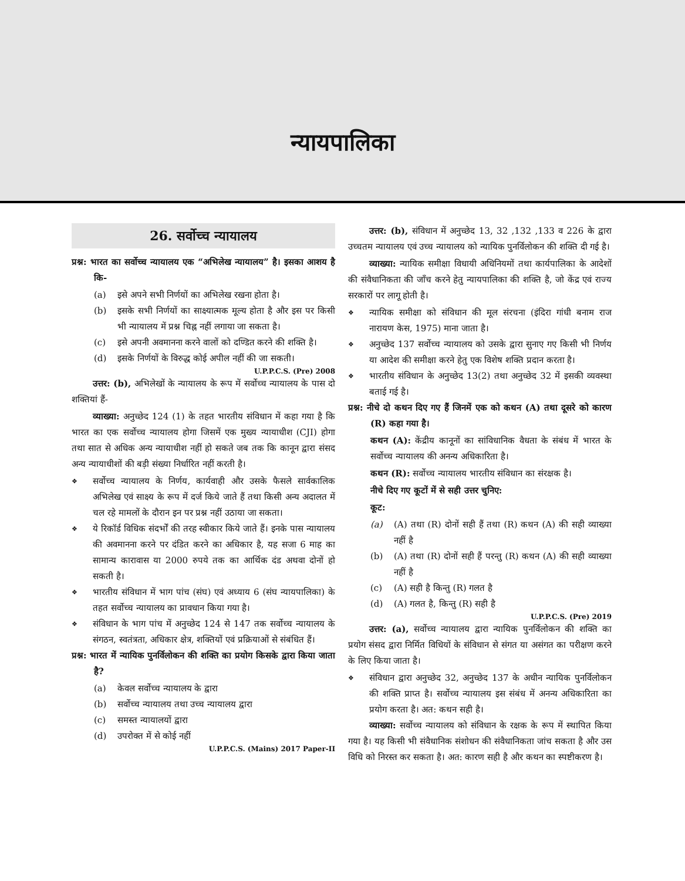न्यायपालिका
26. सर्वोच्च न्यायालय
प्रश्न: भारत का सर्वोच्च न्यायालय एक “अभिलेख न्यायालय” है। इसका आशय है कि-
(a) इसे अपने सभी निर्णयों का अभिलेख रखना होता है।
(b) इसके सभी निर्णयों का साक्ष्यात्मक मूल्य होता है और इस पर किसी भी न्यायालय में प्रश्न चिह्न नहीं लगाया जा सकता है।
(c) इसे अपनी अवमानना करने वालों को दण्डित करने की शक्ति है।
(d) इसके निर्णयों के विरुद्ध कोई अपील नहीं की जा सकती।
U.P.P.C.S. (Pre) 2008
उत्तर: (b), अभिलेखों के न्यायालय के रूप में सर्वोच्च न्यायालय के पास दो शक्तियां हैं-
व्याख्या: अनुच्छेद 124 (1) के तहत भारतीय संविधान में कहा गया है कि भारत का एक सर्वोच्च न्यायालय होगा जिसमें एक मुख्य न्यायाधीश (CJI) होगा तथा सात से अधिक अन्य न्यायाधीश नहीं हो सकते जब तक कि कानून द्वारा संसद अन्य न्यायाधीशों की बड़ी संख्या निर्धारित नहीं करती है।
❖ सर्वोच्च न्यायालय के निर्णय, कार्यवाही और उसके फैसले सार्वकालिक अभिलेख एवं साक्ष्य के रूप में दर्ज किये जाते हैं तथा किसी अन्य अदालत में चल रहे मामलों के दौरान इन पर प्रश्न नहीं उठाया जा सकता।
❖ ये रिकॉर्ड विधिक संदर्भों की तरह स्वीकार किये जाते हैं। इनके पास न्यायालय की अवमानना करने पर दंडित करने का अधिकार है, यह सजा 6 माह का सामान्य कारावास या 2000 रुपये तक का आर्थिक दंड अथवा दोनों हो सकती है।
❖ भारतीय संविधान में भाग पांच (संघ) एवं अध्याय 6 (संघ न्यायपालिका) के तहत सर्वोच्च न्यायालय का प्रावधान किया गया है।
❖ संविधान के भाग पांच में अनुच्छेद 124 से 147 तक सर्वोच्च न्यायालय के संगठन, स्वतंत्रता, अधिकार क्षेत्र, शक्तियों एवं प्रक्रियाओं से संबंधित हैं।
प्रश्न: भारत में न्यायिक पुनर्विलोकन की शक्ति का प्रयोग किसके द्वारा किया जाता है?
(a) केवल सर्वोच्च न्यायालय के द्वारा
(b) सर्वोच्च न्यायालय तथा उच्च न्यायालय द्वारा
(c) समस्त न्यायालयों द्वारा
(d) उपरोक्त में से कोई नहीं
U.P.P.C.S. (Mains) 2017 Paper-II
उत्तर: (b), संविधान में अनुच्छेद 13, 32 ,132 ,133 व 226 के द्वारा उच्चतम न्यायालय एवं उच्च न्यायालय को न्यायिक पुनर्विलोकन की शक्ति दी गई है।
व्याख्या: न्यायिक समीक्षा विधायी अधिनियमों तथा कार्यपालिका के आदेशों की संवैधानिकता की जाँच करने हेतु न्यायपालिका की शक्ति है, जो केंद्र एवं राज्य सरकारों पर लागू होती है।
❖ न्यायिक समीक्षा को संविधान की मूल संरचना (इंदिरा गांधी बनाम राज नारायण केस, 1975) माना जाता है।
❖ अनुच्छेद 137 सर्वोच्च न्यायालय को उसके द्वारा सुनाए गए किसी भी निर्णय या आदेश की समीक्षा करने हेतु एक विशेष शक्ति प्रदान करता है।
❖ भारतीय संविधान के अनुच्छेद 13(2) तथा अनुच्छेद 32 में इसकी व्यवस्था बताई गई है।
प्रश्न: नीचे दो कथन दिए गए हैं जिनमें एक को कथन (A) तथा दूसरे को कारण (R) कहा गया है।
कथन (A): केंद्रीय कानूनों का सांविधानिक वैधता के संबंध में भारत के सर्वोच्च न्यायालय की अनन्य अधिकारिता है।
कथन (R): सर्वोच्च न्यायालय भारतीय संविधान का संरक्षक है।
नीचे दिए गए कूटों में से सही उत्तर चुनिए:
कूट:
(a) (A) तथा (R) दोनों सही हैं तथा (R) कथन (A) की सही व्याख्या नहीं है
(b) (A) तथा (R) दोनों सही हैं परन्तु (R) कथन (A) की सही व्याख्या नहीं है
(c) (A) सही है किन्तु (R) गलत है
(d) (A) गलत है, किन्तु (R) सही है
U.P.P.C.S. (Pre) 2019
उत्तर: (a), सर्वोच्च न्यायालय द्वारा न्यायिक पुनर्विलोकन की शक्ति का प्रयोग संसद द्वारा निर्मित विधियों के संविधान से संगत या असंगत का परीक्षण करने के लिए किया जाता है।
❖ संविधान द्वारा अनुच्छेद 32, अनुच्छेद 137 के अधीन न्यायिक पुनर्विलोकन की शक्ति प्राप्त है। सर्वोच्च न्यायालय इस संबंध में अनन्य अधिकारिता का प्रयोग करता है। अत: कथन सही है।
व्याख्या: सर्वोच्च न्यायालय को संविधान के रक्षक के रूप में स्थापित किया गया है। यह किसी भी संवैधानिक संशोधन की संवैधानिकता जांच सकता है और उस विधि को निरस्त कर सकता है। अत: कारण सही है और कथन का स्पष्टीकरण है।